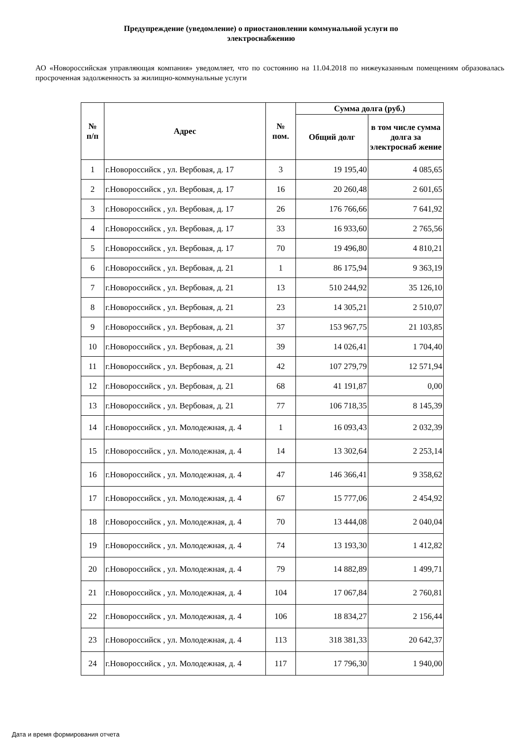Предупреждение (уведомление) о приостановлении коммунальной услуги по
электроснабжению
АО «Новороссийская управляющая компания» уведомляет, что по состоянию на 11.04.2018 по нижеуказанным помещениям образовалась просроченная задолженность за жилищно-коммунальные услуги
| № п/п | Адрес | № пом. | Сумма долга (руб.) | |
| --- | --- | --- | --- | --- |
| | | | Общий долг | в том числе сумма долга за электроснаб жение |
| 1 | г.Новороссийск , ул. Вербовая, д. 17 | 3 | 19 195,40 | 4 085,65 |
| 2 | г.Новороссийск , ул. Вербовая, д. 17 | 16 | 20 260,48 | 2 601,65 |
| 3 | г.Новороссийск , ул. Вербовая, д. 17 | 26 | 176 766,66 | 7 641,92 |
| 4 | г.Новороссийск , ул. Вербовая, д. 17 | 33 | 16 933,60 | 2 765,56 |
| 5 | г.Новороссийск , ул. Вербовая, д. 17 | 70 | 19 496,80 | 4 810,21 |
| 6 | г.Новороссийск , ул. Вербовая, д. 21 | 1 | 86 175,94 | 9 363,19 |
| 7 | г.Новороссийск , ул. Вербовая, д. 21 | 13 | 510 244,92 | 35 126,10 |
| 8 | г.Новороссийск , ул. Вербовая, д. 21 | 23 | 14 305,21 | 2 510,07 |
| 9 | г.Новороссийск , ул. Вербовая, д. 21 | 37 | 153 967,75 | 21 103,85 |
| 10 | г.Новороссийск , ул. Вербовая, д. 21 | 39 | 14 026,41 | 1 704,40 |
| 11 | г.Новороссийск , ул. Вербовая, д. 21 | 42 | 107 279,79 | 12 571,94 |
| 12 | г.Новороссийск , ул. Вербовая, д. 21 | 68 | 41 191,87 | 0,00 |
| 13 | г.Новороссийск , ул. Вербовая, д. 21 | 77 | 106 718,35 | 8 145,39 |
| 14 | г.Новороссийск , ул. Молодежная, д. 4 | 1 | 16 093,43 | 2 032,39 |
| 15 | г.Новороссийск , ул. Молодежная, д. 4 | 14 | 13 302,64 | 2 253,14 |
| 16 | г.Новороссийск , ул. Молодежная, д. 4 | 47 | 146 366,41 | 9 358,62 |
| 17 | г.Новороссийск , ул. Молодежная, д. 4 | 67 | 15 777,06 | 2 454,92 |
| 18 | г.Новороссийск , ул. Молодежная, д. 4 | 70 | 13 444,08 | 2 040,04 |
| 19 | г.Новороссийск , ул. Молодежная, д. 4 | 74 | 13 193,30 | 1 412,82 |
| 20 | г.Новороссийск , ул. Молодежная, д. 4 | 79 | 14 882,89 | 1 499,71 |
| 21 | г.Новороссийск , ул. Молодежная, д. 4 | 104 | 17 067,84 | 2 760,81 |
| 22 | г.Новороссийск , ул. Молодежная, д. 4 | 106 | 18 834,27 | 2 156,44 |
| 23 | г.Новороссийск , ул. Молодежная, д. 4 | 113 | 318 381,33 | 20 642,37 |
| 24 | г.Новороссийск , ул. Молодежная, д. 4 | 117 | 17 796,30 | 1 940,00 |
Дата и время формирования отчета